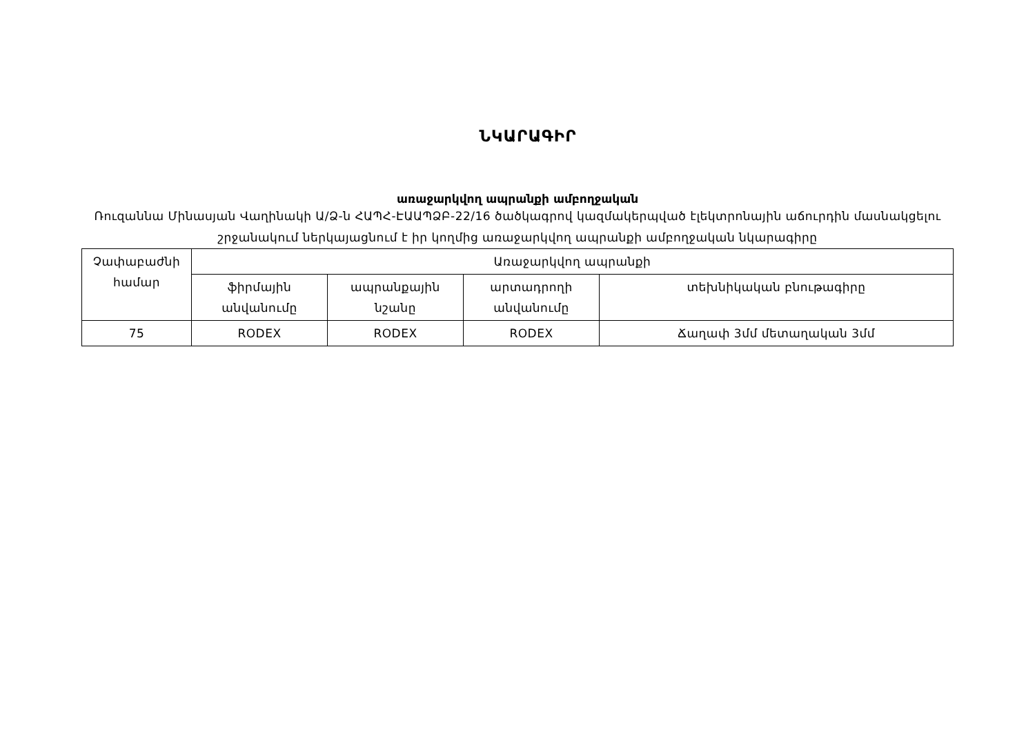ՆԿԱՐԱԳԻՐ
առաջարկվող ապրանքի ամբողջական
Ռուզաննա Մինասյան Վաղինակի Ա/Ձ-ն ՀԱՊՀ-ԷԱԱՊՁԲ-22/16 ծածկագրով կազմակերպված էլեկտրոնային աճուրդին մասնակցելու շրջանակում ներկայացնում է իր կողմից առաջարկվող ապրանքի ամբողջական նկարագիրը
| Չափաբաժնի համար | Առաջարկվող ապրանքի | | | |
| --- | --- | --- | --- | --- |
| | ֆիրմային անվանումը | ապրանքային նշանը | արտադրողի անվանումը | տեխնիկական բնութագիրը |
| 75 | RODEX | RODEX | RODEX | Ճաղափ 3մմ մետաղական 3մմ |